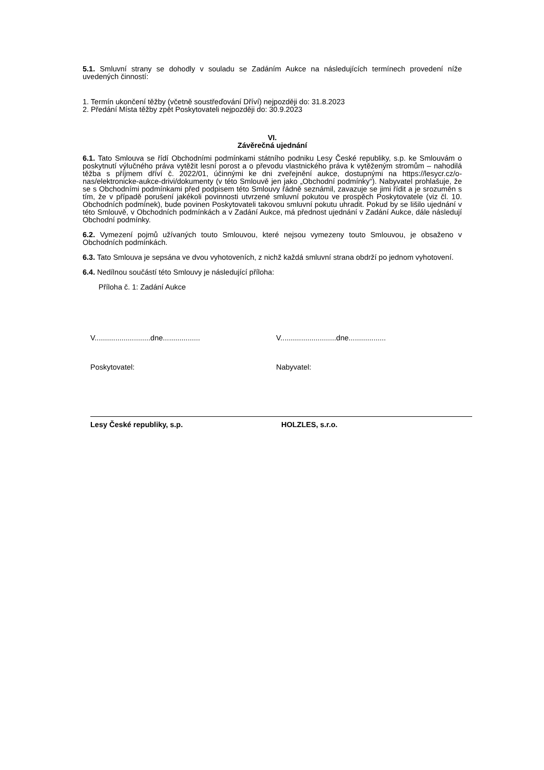5.1. Smluvní strany se dohodly v souladu se Zadáním Aukce na následujících termínech provedení níže uvedených činností:
1. Termín ukončení těžby (včetně soustřeďování Dříví) nejpozději do: 31.8.2023
2. Předání Místa těžby zpět Poskytovateli nejpozději do: 30.9.2023
VI.
Závěrečná ujednání
6.1. Tato Smlouva se řídí Obchodními podmínkami státního podniku Lesy České republiky, s.p. ke Smlouvám o poskytnutí výlučného práva vytěžit lesní porost a o převodu vlastnického práva k vytěženým stromům – nahodilá těžba s příjmem dříví č. 2022/01, účinnými ke dni zveřejnění aukce, dostupnými na https://lesycr.cz/o-nas/elektronicke-aukce-drivi/dokumenty (v této Smlouvě jen jako „Obchodní podmínky“). Nabyvatel prohlašuje, že se s Obchodními podmínkami před podpisem této Smlouvy řádně seznámil, zavazuje se jimi řídit a je srozuměn s tím, že v případě porušení jakékoli povinnosti utvrzené smluvní pokutou ve prospěch Poskytovatele (viz čl. 10. Obchodních podmínek), bude povinen Poskytovateli takovou smluvní pokutu uhradit. Pokud by se lišilo ujednání v této Smlouvě, v Obchodních podmínkách a v Zadání Aukce, má přednost ujednání v Zadání Aukce, dále následují Obchodní podmínky.
6.2. Vymezení pojmů užívaných touto Smlouvou, které nejsou vymezeny touto Smlouvou, je obsaženo v Obchodních podmínkách.
6.3. Tato Smlouva je sepsána ve dvou vyhotoveních, z nichž každá smluvní strana obdrží po jednom vyhotovení.
6.4. Nedílnou součástí této Smlouvy je následující příloha:
Příloha č. 1: Zadání Aukce
V...........................dne..................
V...........................dne..................
Poskytovatel: Nabyvatel:
Lesy České republiky, s.p. HOLZLES, s.r.o.